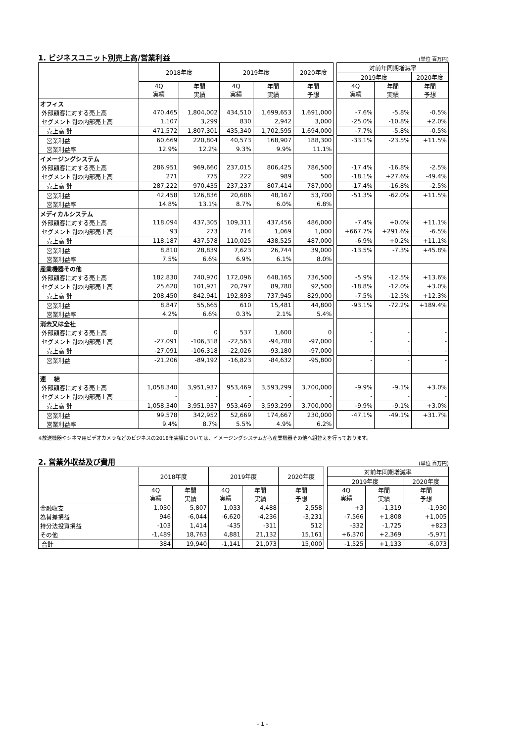1. ビジネスユニット別売上高/営業利益 (単位 百万円)
| | 2018年度 | | 2019年度 | | 2020年度 | | 対前年同期増減率 | | |
| | | | | | | | 2019年度 | | 2020年度 |
| | 4Q 実績 | 年間 実績 | 4Q 実績 | 年間 実績 | 年間 予想 | | 4Q 実績 | 年間 実績 | 年間 予想 |
| オフィス | | | | | | | | | |
| 外部顧客に対する売上高 | 470,465 | 1,804,002 | 434,510 | 1,699,653 | 1,691,000 | | -7.6% | -5.8% | -0.5% |
| セグメント間の内部売上高 | 1,107 | 3,299 | 830 | 2,942 | 3,000 | | -25.0% | -10.8% | +2.0% |
| 売上高 計 | 471,572 | 1,807,301 | 435,340 | 1,702,595 | 1,694,000 | | -7.7% | -5.8% | -0.5% |
| 営業利益 | 60,669 | 220,804 | 40,573 | 168,907 | 188,300 | | -33.1% | -23.5% | +11.5% |
| 営業利益率 | 12.9% | 12.2% | 9.3% | 9.9% | 11.1% | | | | |
| イメージングシステム | | | | | | | | | |
| 外部顧客に対する売上高 | 286,951 | 969,660 | 237,015 | 806,425 | 786,500 | | -17.4% | -16.8% | -2.5% |
| セグメント間の内部売上高 | 271 | 775 | 222 | 989 | 500 | | -18.1% | +27.6% | -49.4% |
| 売上高 計 | 287,222 | 970,435 | 237,237 | 807,414 | 787,000 | | -17.4% | -16.8% | -2.5% |
| 営業利益 | 42,458 | 126,836 | 20,686 | 48,167 | 53,700 | | -51.3% | -62.0% | +11.5% |
| 営業利益率 | 14.8% | 13.1% | 8.7% | 6.0% | 6.8% | | | | |
| メディカルシステム | | | | | | | | | |
| 外部顧客に対する売上高 | 118,094 | 437,305 | 109,311 | 437,456 | 486,000 | | -7.4% | +0.0% | +11.1% |
| セグメント間の内部売上高 | 93 | 273 | 714 | 1,069 | 1,000 | | +667.7% | +291.6% | -6.5% |
| 売上高 計 | 118,187 | 437,578 | 110,025 | 438,525 | 487,000 | | -6.9% | +0.2% | +11.1% |
| 営業利益 | 8,810 | 28,839 | 7,623 | 26,744 | 39,000 | | -13.5% | -7.3% | +45.8% |
| 営業利益率 | 7.5% | 6.6% | 6.9% | 6.1% | 8.0% | | | | |
| 産業機器その他 | | | | | | | | | |
| 外部顧客に対する売上高 | 182,830 | 740,970 | 172,096 | 648,165 | 736,500 | | -5.9% | -12.5% | +13.6% |
| セグメント間の内部売上高 | 25,620 | 101,971 | 20,797 | 89,780 | 92,500 | | -18.8% | -12.0% | +3.0% |
| 売上高 計 | 208,450 | 842,941 | 192,893 | 737,945 | 829,000 | | -7.5% | -12.5% | +12.3% |
| 営業利益 | 8,847 | 55,665 | 610 | 15,481 | 44,800 | | -93.1% | -72.2% | +189.4% |
| 営業利益率 | 4.2% | 6.6% | 0.3% | 2.1% | 5.4% | | | | |
| 消去又は全社 | | | | | | | | | |
| 外部顧客に対する売上高 | 0 | 0 | 537 | 1,600 | 0 | | - | - | - |
| セグメント間の内部売上高 | -27,091 | -106,318 | -22,563 | -94,780 | -97,000 | | - | - | - |
| 売上高 計 | -27,091 | -106,318 | -22,026 | -93,180 | -97,000 | | - | - | - |
| 営業利益 | -21,206 | -89,192 | -16,823 | -84,632 | -95,800 | | - | - | - |
| 連 結 | | | | | | | | | |
| 外部顧客に対する売上高 | 1,058,340 | 3,951,937 | 953,469 | 3,593,299 | 3,700,000 | | -9.9% | -9.1% | +3.0% |
| セグメント間の内部売上高 | - | - | - | - | - | | - | - | - |
| 売上高 計 | 1,058,340 | 3,951,937 | 953,469 | 3,593,299 | 3,700,000 | | -9.9% | -9.1% | +3.0% |
| 営業利益 | 99,578 | 342,952 | 52,669 | 174,667 | 230,000 | | -47.1% | -49.1% | +31.7% |
| 営業利益率 | 9.4% | 8.7% | 5.5% | 4.9% | 6.2% | | | | |
※放送機器やシネマ用ビデオカメラなどのビジネスの2018年実績については、イメージングシステムから産業機器その他へ組替えを行っております。
2. 営業外収益及び費用 (単位 百万円)
| | 2018年度 | | 2019年度 | | 2020年度 | | 対前年同期増減率 | | |
| | | | | | | | 2019年度 | | 2020年度 |
| | 4Q 実績 | 年間 実績 | 4Q 実績 | 年間 実績 | 年間 予想 | | 4Q 実績 | 年間 実績 | 年間 予想 |
| 金融収支 | 1,030 | 5,807 | 1,033 | 4,488 | 2,558 | | +3 | -1,319 | -1,930 |
| 為替差損益 | 946 | -6,044 | -6,620 | -4,236 | -3,231 | | -7,566 | +1,808 | +1,005 |
| 持分法投資損益 | -103 | 1,414 | -435 | -311 | 512 | | -332 | -1,725 | +823 |
| その他 | -1,489 | 18,763 | 4,881 | 21,132 | 15,161 | | +6,370 | +2,369 | -5,971 |
| 合計 | 384 | 19,940 | -1,141 | 21,073 | 15,000 | | -1,525 | +1,133 | -6,073 |
- 1 -